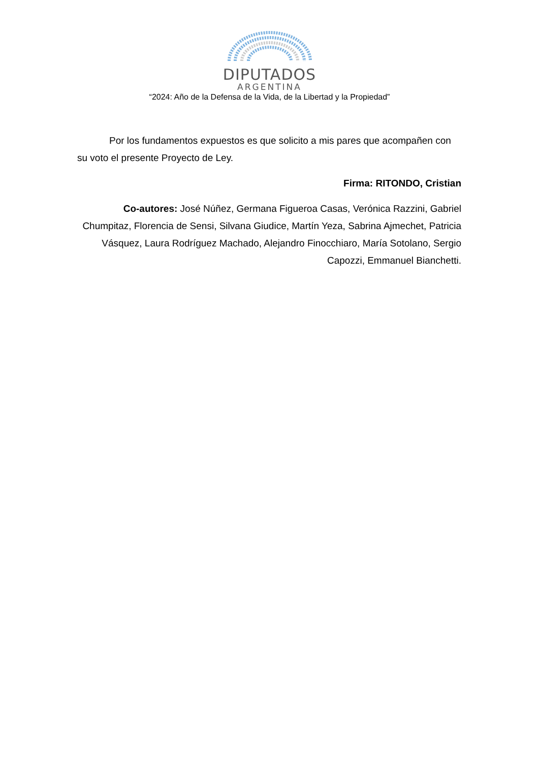DIPUTADOS
ARGENTINA
“2024: Año de la Defensa de la Vida, de la Libertad y la Propiedad”
Por los fundamentos expuestos es que solicito a mis pares que acompañen con su voto el presente Proyecto de Ley.
Firma: RITONDO, Cristian
Co-autores: José Núñez, Germana Figueroa Casas, Verónica Razzini, Gabriel Chumpitaz, Florencia de Sensi, Silvana Giudice, Martín Yeza, Sabrina Ajmechet, Patricia Vásquez, Laura Rodríguez Machado, Alejandro Finocchiaro, María Sotolano, Sergio Capozzi, Emmanuel Bianchetti.